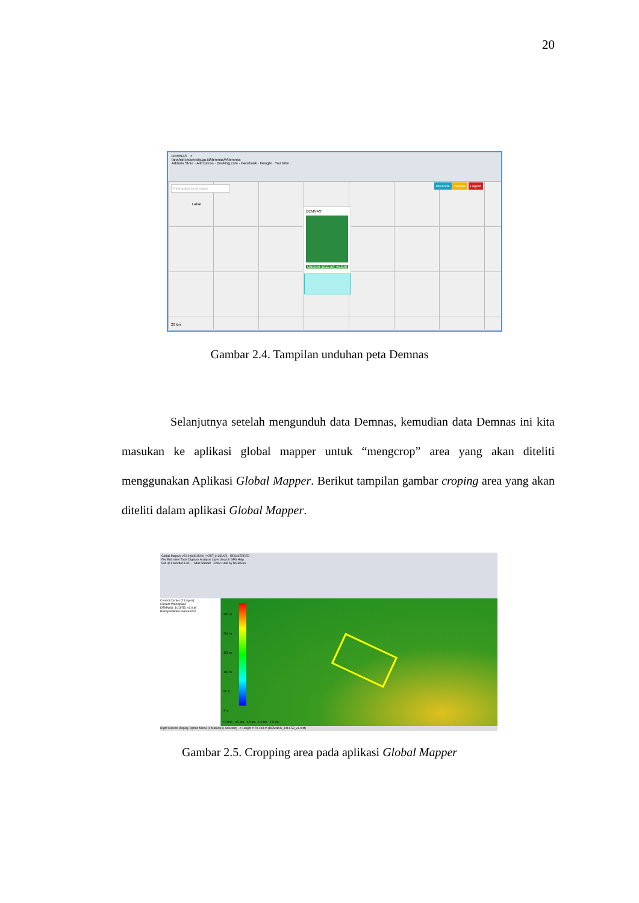20
DEMNAS +
tanahair.indonesia.go.id/demnas/#/demnas
Addons Store · AliExpress · Booking.com · Facebook · Google · YouTube
Find address or place Beranda Batnas Logout
Lahat
DEMNAS
UNDUH 1011-53_v1.0.tif
20 km
Gambar 2.4. Tampilan unduhan peta Demnas
Selanjutnya setelah mengunduh data Demnas, kemudian data Demnas ini kita masukan ke aplikasi global mapper untuk “mengcrop” area yang akan diteliti menggunakan Aplikasi Global Mapper. Berikut tampilan gambar croping area yang akan diteliti dalam aplikasi Global Mapper.
Global Mapper v22.0 (b091520) [+OTF] [+LIDAR] - REGISTERED
File Edit View Tools Digitizer Analysis Layer Search GPS Help
Set up Favorites List... Atlas Shader Color Lidar by RGB/Elev
Control Center (2 Layers)
Current Workspace
DEMNAS_1011-53_v1.0.tif
RekayasaPancurArea.kmz
250 m
200 m
150 m
100 m
50 m
3 m
0.0 km 0.5 km 1.0 km 1.5 km 2.0 km
Right Click to Display Option Menu (1 feature(s) selected) --> Height = 70.103 m (DEMNAS_1011-53_v1.0.tif)
Gambar 2.5. Cropping area pada aplikasi Global Mapper